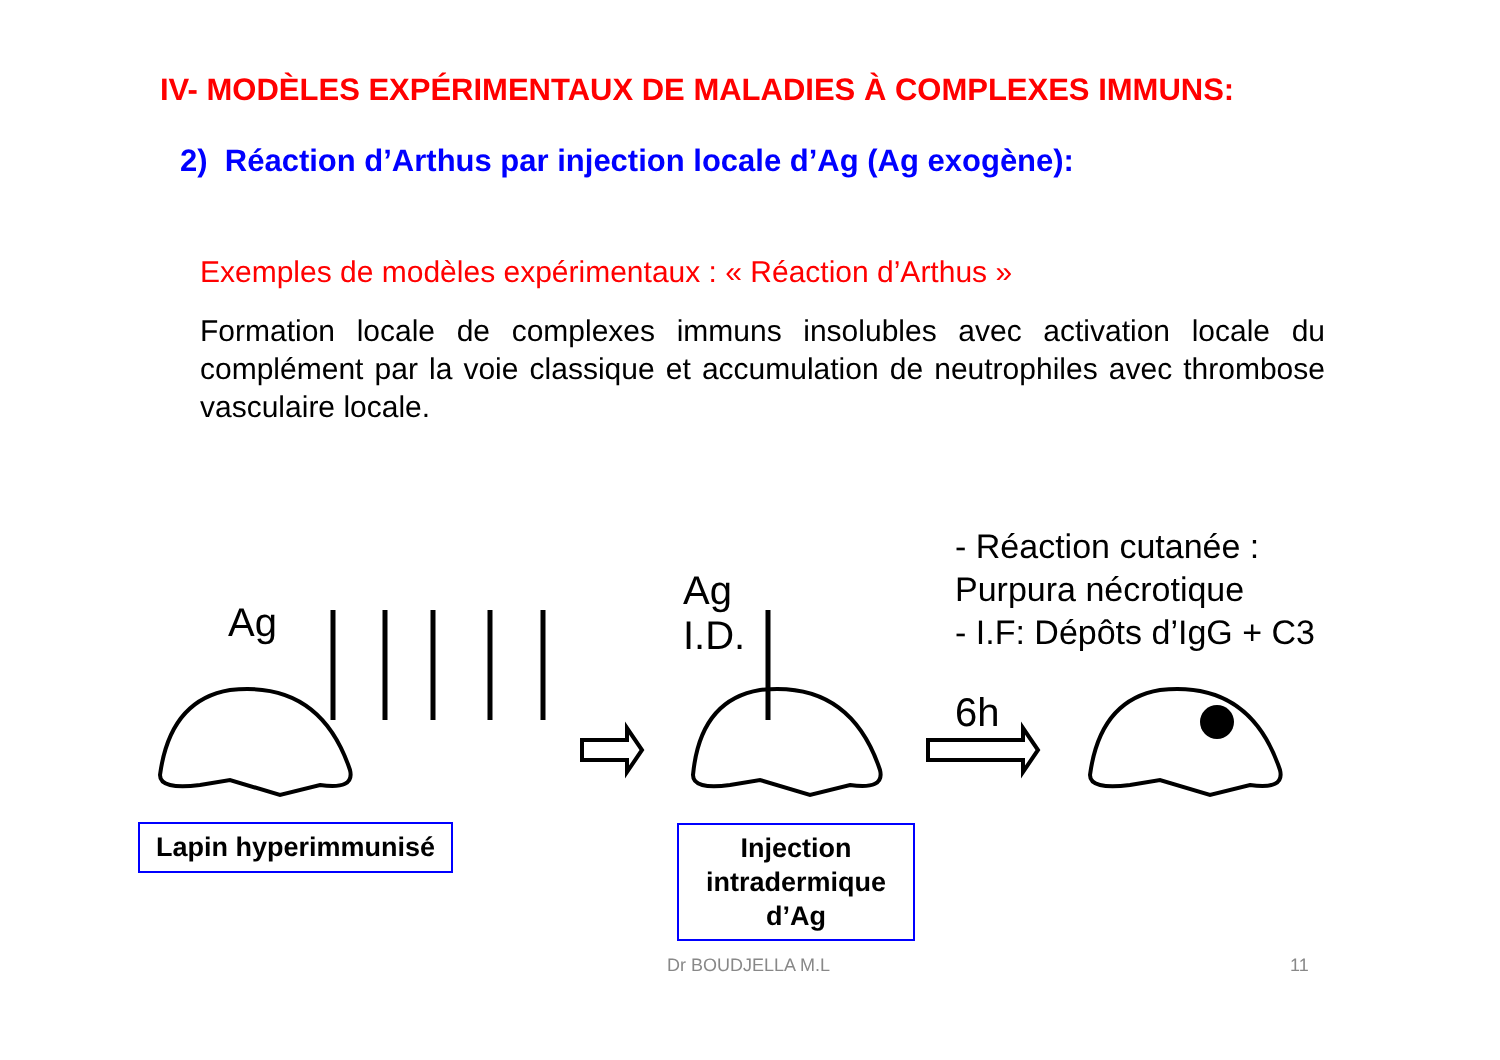IV- MODÈLES EXPÉRIMENTAUX DE MALADIES À COMPLEXES IMMUNS:
2) Réaction d’Arthus par injection locale d’Ag (Ag exogène):
Exemples de modèles expérimentaux : « Réaction d’Arthus »
Formation locale de complexes immuns insolubles avec activation locale du complément par la voie classique et accumulation de neutrophiles avec thrombose vasculaire locale.
- Réaction cutanée :
Purpura nécrotique
- I.F: Dépôts d’IgG + C3
Ag
Ag
I.D.
6h
Lapin hyperimmunisé
Injection intradermique d’Ag
Dr BOUDJELLA M.L 11